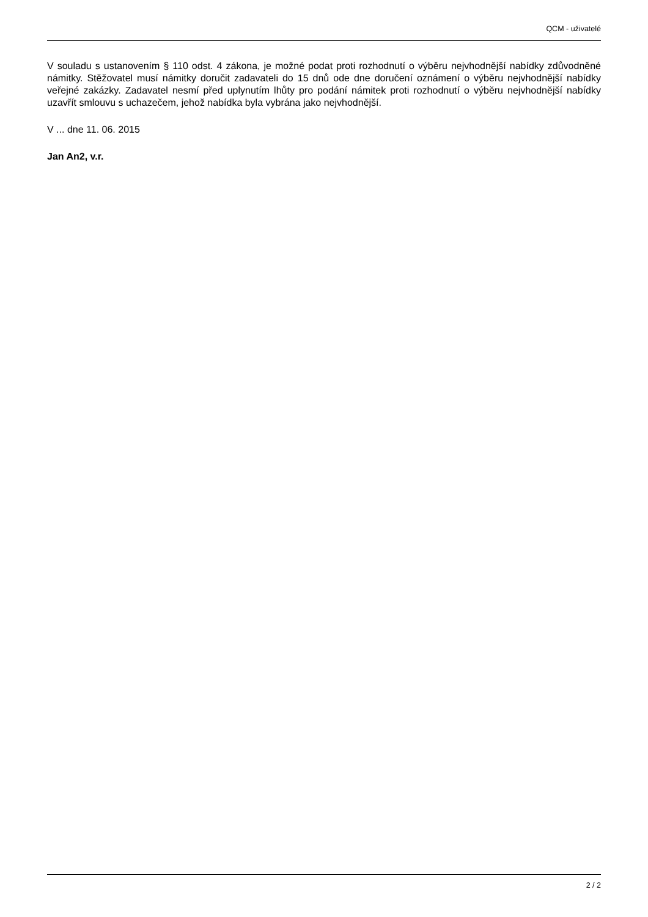QCM - uživatelé
V souladu s ustanovením § 110 odst. 4 zákona, je možné podat proti rozhodnutí o výběru nejvhodnější nabídky zdůvodněné námitky. Stěžovatel musí námitky doručit zadavateli do 15 dnů ode dne doručení oznámení o výběru nejvhodnější nabídky veřejné zakázky. Zadavatel nesmí před uplynutím lhůty pro podání námitek proti rozhodnutí o výběru nejvhodnější nabídky uzavřít smlouvu s uchazečem, jehož nabídka byla vybrána jako nejvhodnější.
V ... dne 11. 06. 2015
Jan An2, v.r.
2 / 2